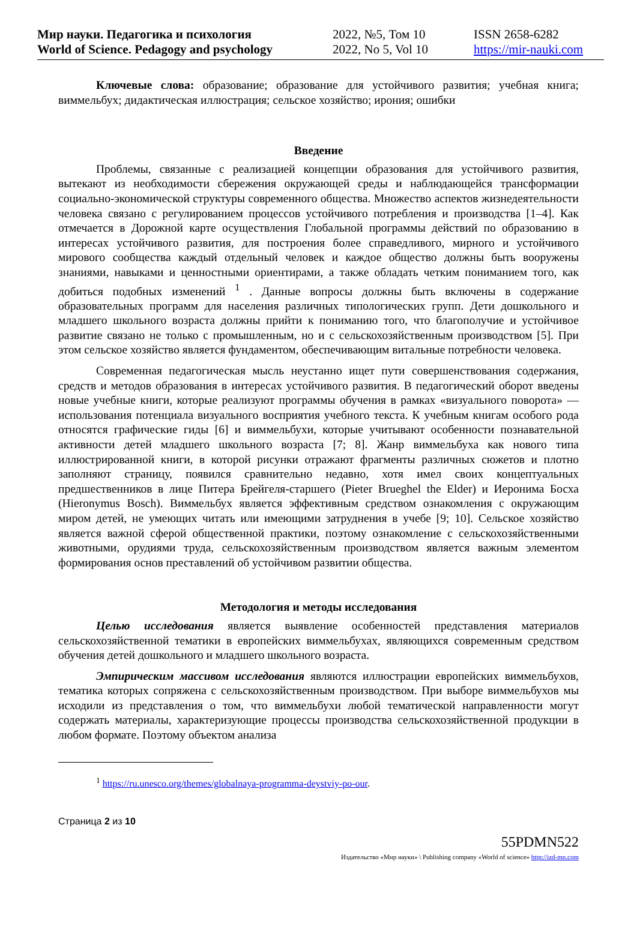Мир науки. Педагогика и психология
World of Science. Pedagogy and psychology
2022, №5, Том 10
2022, No 5, Vol 10
ISSN 2658-6282
https://mir-nauki.com
Ключевые слова: образование; образование для устойчивого развития; учебная книга; виммельбух; дидактическая иллюстрация; сельское хозяйство; ирония; ошибки
Введение
Проблемы, связанные с реализацией концепции образования для устойчивого развития, вытекают из необходимости сбережения окружающей среды и наблюдающейся трансформации социально-экономической структуры современного общества. Множество аспектов жизнедеятельности человека связано с регулированием процессов устойчивого потребления и производства [1–4]. Как отмечается в Дорожной карте осуществления Глобальной программы действий по образованию в интересах устойчивого развития, для построения более справедливого, мирного и устойчивого мирового сообщества каждый отдельный человек и каждое общество должны быть вооружены знаниями, навыками и ценностными ориентирами, а также обладать четким пониманием того, как добиться подобных изменений <sup>1</sup> . Данные вопросы должны быть включены в содержание образовательных программ для населения различных типологических групп. Дети дошкольного и младшего школьного возраста должны прийти к пониманию того, что благополучие и устойчивое развитие связано не только с промышленным, но и с сельскохозяйственным производством [5]. При этом сельское хозяйство является фундаментом, обеспечивающим витальные потребности человека.
Современная педагогическая мысль неустанно ищет пути совершенствования содержания, средств и методов образования в интересах устойчивого развития. В педагогический оборот введены новые учебные книги, которые реализуют программы обучения в рамках «визуального поворота» — использования потенциала визуального восприятия учебного текста. К учебным книгам особого рода относятся графические гиды [6] и виммельбухи, которые учитывают особенности познавательной активности детей младшего школьного возраста [7; 8]. Жанр виммельбуха как нового типа иллюстрированной книги, в которой рисунки отражают фрагменты различных сюжетов и плотно заполняют страницу, появился сравнительно недавно, хотя имел своих концептуальных предшественников в лице Питера Брейгеля-старшего (Pieter Brueghel the Elder) и Иеронима Босха (Hieronymus Bosch). Виммельбух является эффективным средством ознакомления с окружающим миром детей, не умеющих читать или имеющими затруднения в учебе [9; 10]. Сельское хозяйство является важной сферой общественной практики, поэтому ознакомление с сельскохозяйственными животными, орудиями труда, сельскохозяйственным производством является важным элементом формирования основ преставлений об устойчивом развитии общества.
Методология и методы исследования
Целью исследования является выявление особенностей представления материалов сельскохозяйственной тематики в европейских виммельбухах, являющихся современным средством обучения детей дошкольного и младшего школьного возраста.
Эмпирическим массивом исследования являются иллюстрации европейских виммельбухов, тематика которых сопряжена с сельскохозяйственным производством. При выборе виммельбухов мы исходили из представления о том, что виммельбухи любой тематической направленности могут содержать материалы, характеризующие процессы производства сельскохозяйственной продукции в любом формате. Поэтому объектом анализа
<sup>1</sup> https://ru.unesco.org/themes/globalnaya-programma-deystviy-po-our.
Страница 2 из 10
55PDMN522
Издательство «Мир науки» \ Publishing company «World of science» http://izd-mn.com